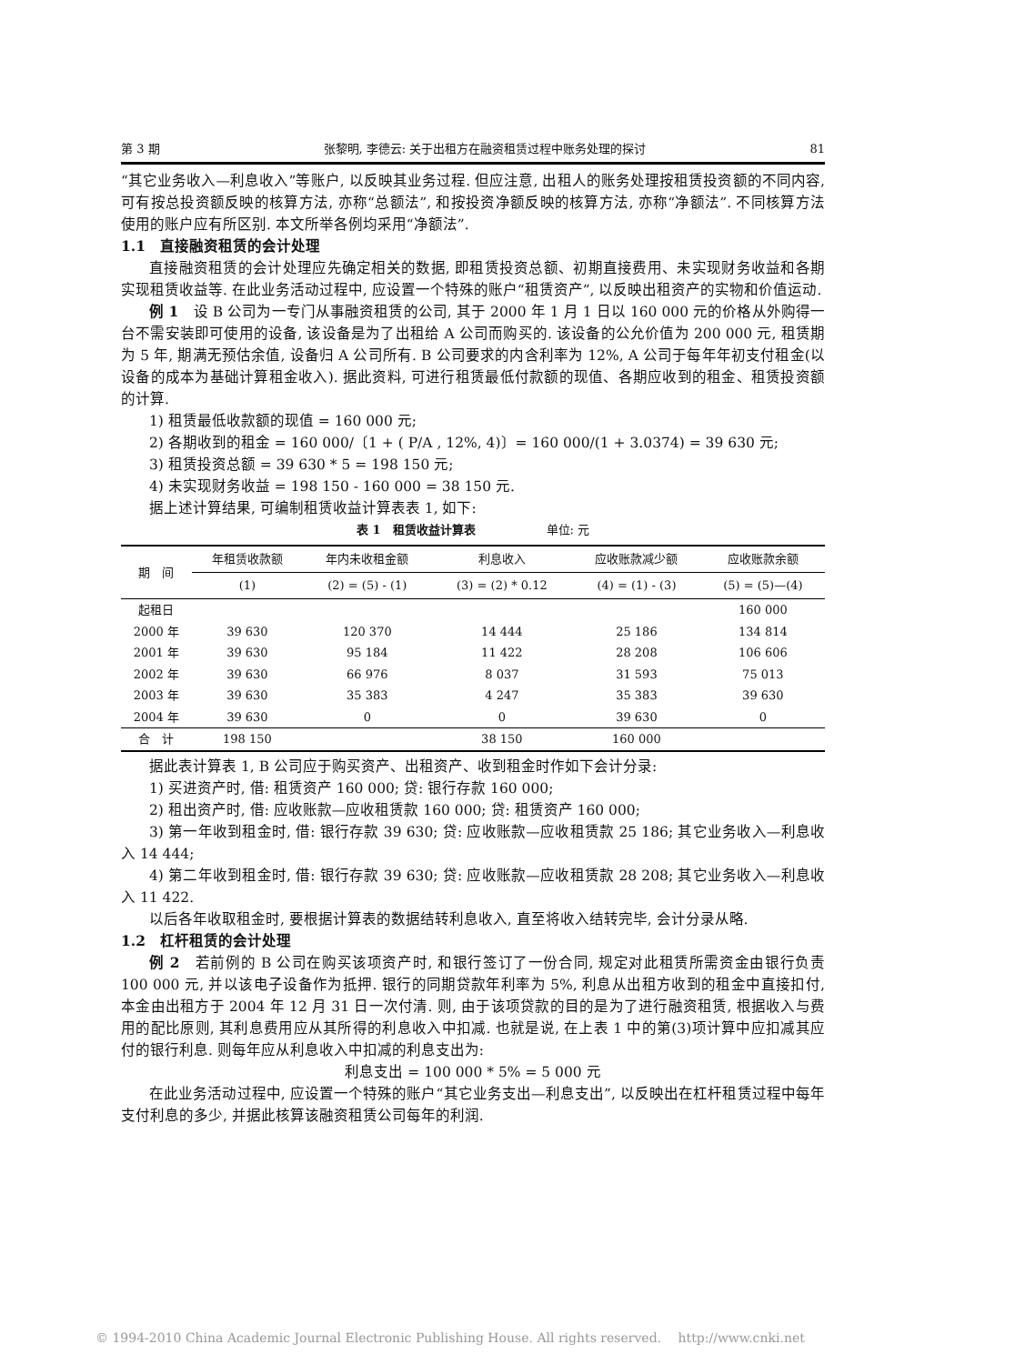第 3 期 张黎明, 李德云: 关于出租方在融资租赁过程中账务处理的探讨 81
“其它业务收入—利息收入”等账户, 以反映其业务过程. 但应注意, 出租人的账务处理按租赁投资额的不同内容, 可有按总投资额反映的核算方法, 亦称“总额法”, 和按投资净额反映的核算方法, 亦称“净额法”. 不同核算方法使用的账户应有所区别. 本文所举各例均采用“净额法”.
1.1　直接融资租赁的会计处理
直接融资租赁的会计处理应先确定相关的数据, 即租赁投资总额、初期直接费用、未实现财务收益和各期实现租赁收益等. 在此业务活动过程中, 应设置一个特殊的账户“租赁资产”, 以反映出租资产的实物和价值运动.
例 1　设 B 公司为一专门从事融资租赁的公司, 其于 2000 年 1 月 1 日以 160 000 元的价格从外购得一台不需安装即可使用的设备, 该设备是为了出租给 A 公司而购买的. 该设备的公允价值为 200 000 元, 租赁期为 5 年, 期满无预估余值, 设备归 A 公司所有. B 公司要求的内含利率为 12%, A 公司于每年年初支付租金(以设备的成本为基础计算租金收入). 据此资料, 可进行租赁最低付款额的现值、各期应收到的租金、租赁投资额的计算.
1) 租赁最低收款额的现值 = 160 000 元;
2) 各期收到的租金 = 160 000/〔1 + ( P/A , 12%, 4)〕= 160 000/(1 + 3.0374) = 39 630 元;
3) 租赁投资总额 = 39 630 * 5 = 198 150 元;
4) 未实现财务收益 = 198 150 - 160 000 = 38 150 元.
据上述计算结果, 可编制租赁收益计算表表 1, 如下:
表 1　租赁收益计算表　　　　　　单位: 元
| 期 间 | 年租赁收款额 | 年内未收租金额 | 利息收入 | 应收账款减少额 | 应收账款余额 |
| --- | --- | --- | --- | --- | --- |
| | (1) | (2) = (5) - (1) | (3) = (2) * 0.12 | (4) = (1) - (3) | (5) = (5)—(4) |
| 起租日 | | | | | 160 000 |
| 2000 年 | 39 630 | 120 370 | 14 444 | 25 186 | 134 814 |
| 2001 年 | 39 630 | 95 184 | 11 422 | 28 208 | 106 606 |
| 2002 年 | 39 630 | 66 976 | 8 037 | 31 593 | 75 013 |
| 2003 年 | 39 630 | 35 383 | 4 247 | 35 383 | 39 630 |
| 2004 年 | 39 630 | 0 | 0 | 39 630 | 0 |
| 合 计 | 198 150 | | 38 150 | 160 000 | |
据此表计算表 1, B 公司应于购买资产、出租资产、收到租金时作如下会计分录:
1) 买进资产时, 借: 租赁资产 160 000; 贷: 银行存款 160 000;
2) 租出资产时, 借: 应收账款—应收租赁款 160 000; 贷: 租赁资产 160 000;
3) 第一年收到租金时, 借: 银行存款 39 630; 贷: 应收账款—应收租赁款 25 186; 其它业务收入—利息收入 14 444;
4) 第二年收到租金时, 借: 银行存款 39 630; 贷: 应收账款—应收租赁款 28 208; 其它业务收入—利息收入 11 422.
以后各年收取租金时, 要根据计算表的数据结转利息收入, 直至将收入结转完毕, 会计分录从略.
1.2　杠杆租赁的会计处理
例 2　若前例的 B 公司在购买该项资产时, 和银行签订了一份合同, 规定对此租赁所需资金由银行负责 100 000 元, 并以该电子设备作为抵押. 银行的同期贷款年利率为 5%, 利息从出租方收到的租金中直接扣付, 本金由出租方于 2004 年 12 月 31 日一次付清. 则, 由于该项贷款的目的是为了进行融资租赁, 根据收入与费用的配比原则, 其利息费用应从其所得的利息收入中扣减. 也就是说, 在上表 1 中的第(3)项计算中应扣减其应付的银行利息. 则每年应从利息收入中扣减的利息支出为:
利息支出 = 100 000 * 5% = 5 000 元
在此业务活动过程中, 应设置一个特殊的账户“其它业务支出—利息支出”, 以反映出在杠杆租赁过程中每年支付利息的多少, 并据此核算该融资租赁公司每年的利润.
© 1994-2010 China Academic Journal Electronic Publishing House. All rights reserved.　 http://www.cnki.net